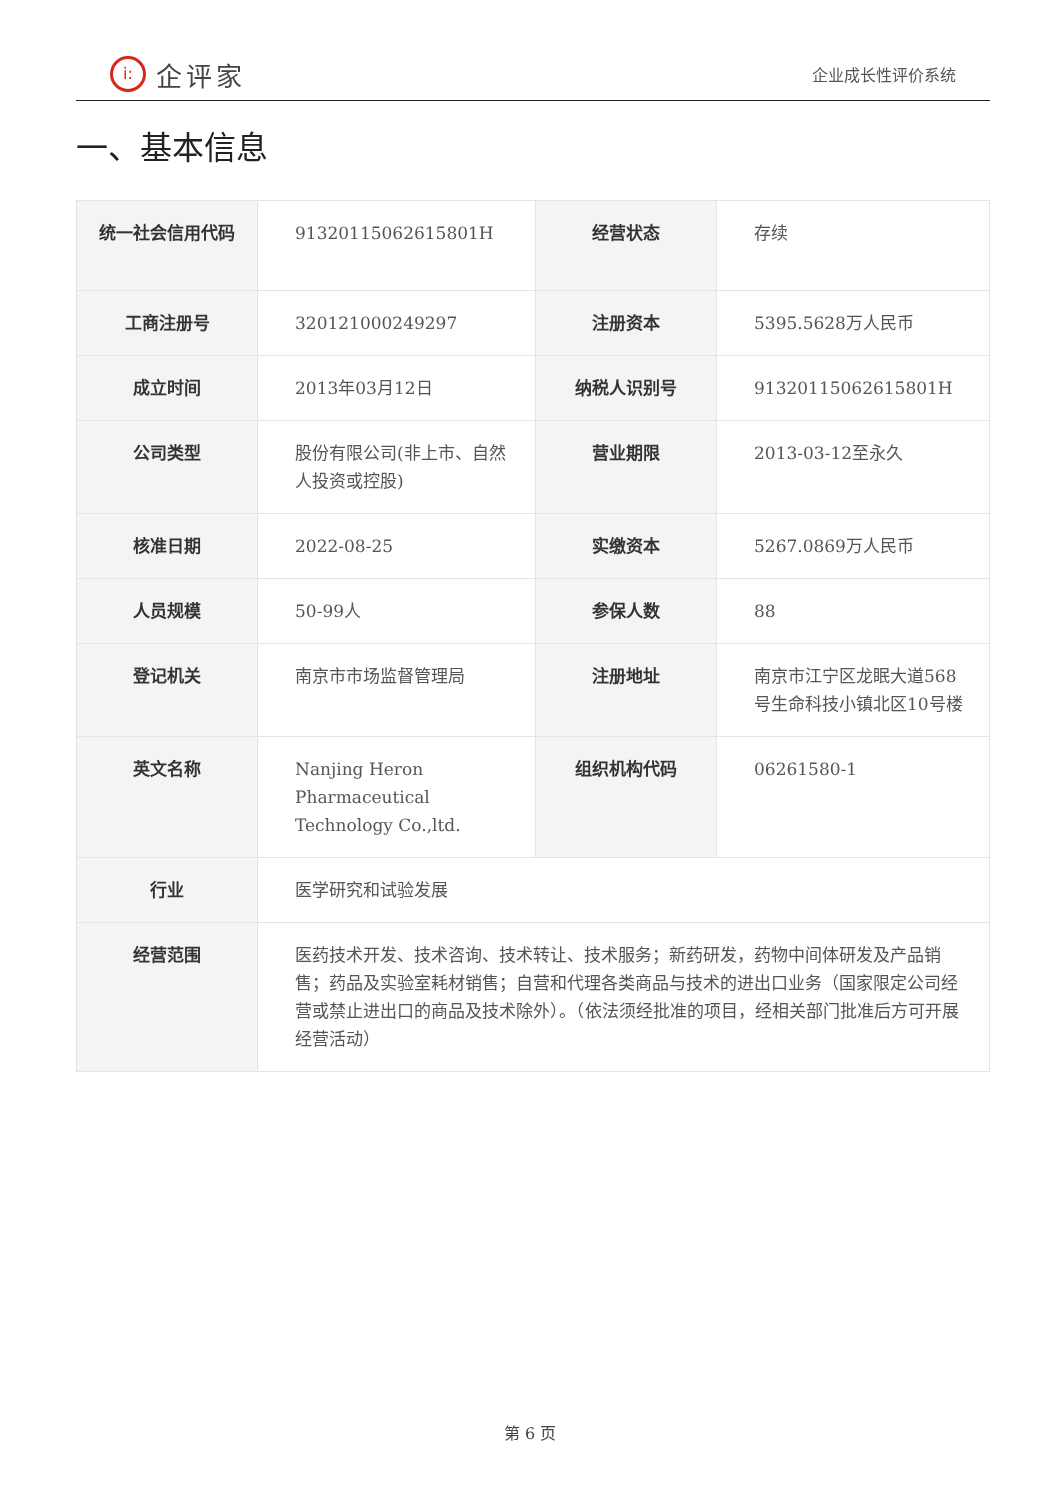i: 企评家
企业成长性评价系统
一、基本信息
| 统一社会信用代码 | 91320115062615801H | 经营状态 | 存续 |
| 工商注册号 | 320121000249297 | 注册资本 | 5395.5628万人民币 |
| 成立时间 | 2013年03月12日 | 纳税人识别号 | 91320115062615801H |
| 公司类型 | 股份有限公司(非上市、自然人投资或控股) | 营业期限 | 2013-03-12至永久 |
| 核准日期 | 2022-08-25 | 实缴资本 | 5267.0869万人民币 |
| 人员规模 | 50-99人 | 参保人数 | 88 |
| 登记机关 | 南京市市场监督管理局 | 注册地址 | 南京市江宁区龙眠大道568号生命科技小镇北区10号楼 |
| 英文名称 | Nanjing Heron Pharmaceutical Technology Co.,ltd. | 组织机构代码 | 06261580-1 |
| 行业 | 医学研究和试验发展 | | |
| 经营范围 | 医药技术开发、技术咨询、技术转让、技术服务；新药研发，药物中间体研发及产品销售；药品及实验室耗材销售；自营和代理各类商品与技术的进出口业务（国家限定公司经营或禁止进出口的商品及技术除外）。（依法须经批准的项目，经相关部门批准后方可开展经营活动） | | |
第 6 页